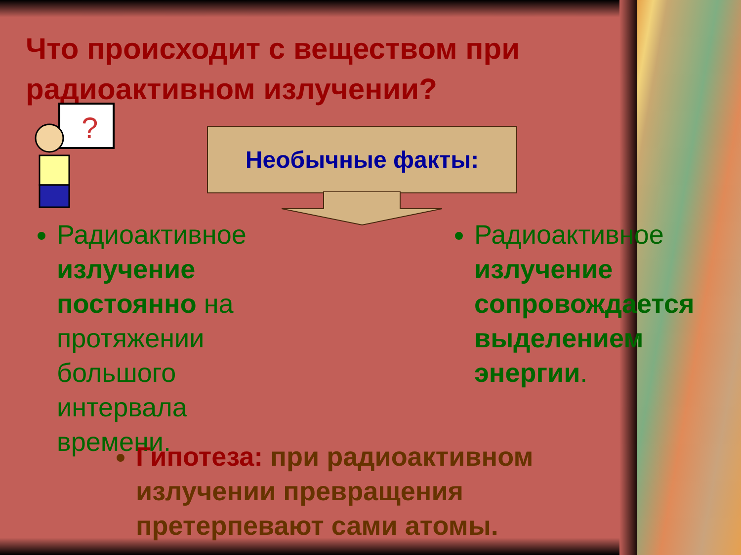Что происходит с веществом при радиоактивном излучении?
?
Необычные факты:
Радиоактивное излучение постоянно на протяжении большого интервала времени.
Радиоактивное излучение сопровождается выделением энергии.
Гипотеза: при радиоактивном излучении превращения претерпевают сами атомы.